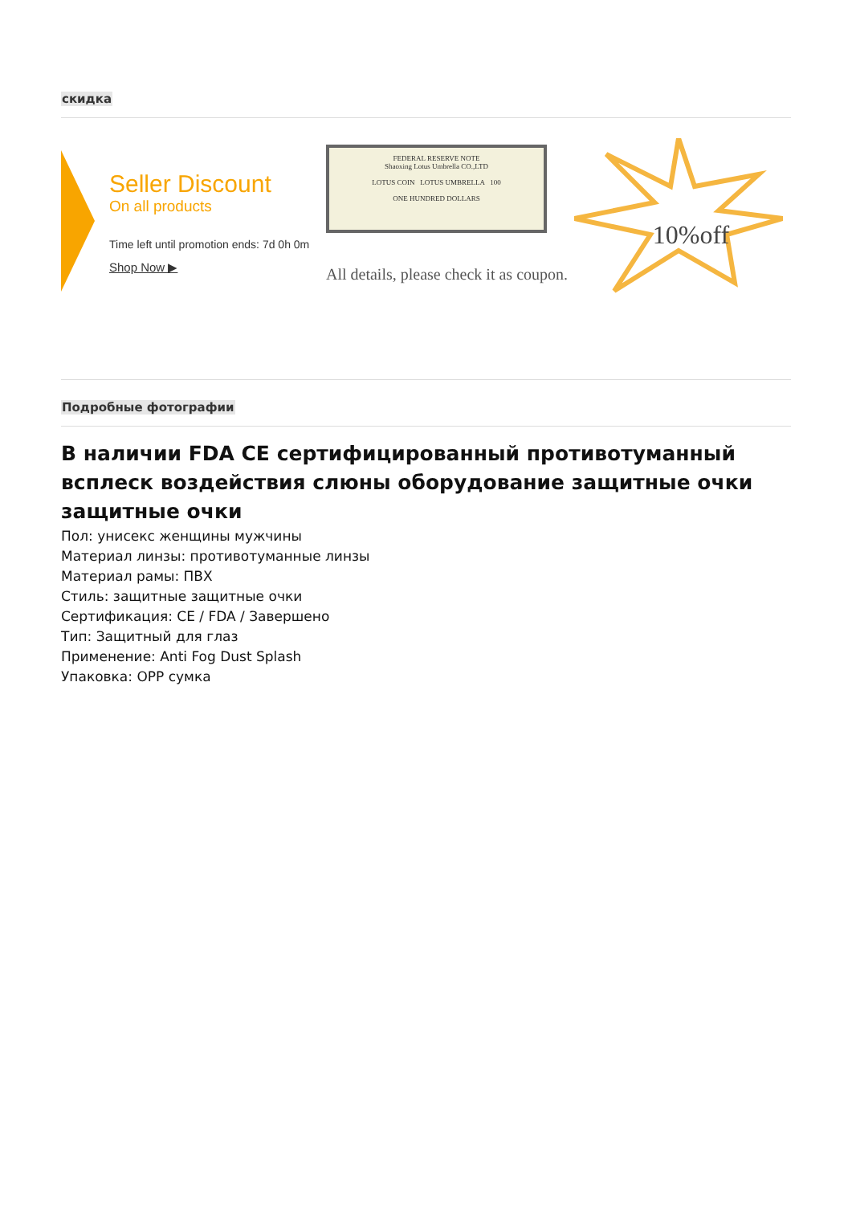скидка
Seller Discount
On all products
Time left until promotion ends: 7d 0h 0m
Shop Now ▶
FEDERAL RESERVE NOTE
Shaoxing Lotus Umbrella CO.,LTD
LOTUS COIN LOTUS UMBRELLA 100
ONE HUNDRED DOLLARS
All details, please check it as coupon.
10%off
Подробные фотографии
В наличии FDA CE сертифицированный противотуманный всплеск воздействия слюны оборудование защитные очки защитные очки
Пол: унисекс женщины мужчины
Материал линзы: противотуманные линзы
Материал рамы: ПВХ
Стиль: защитные защитные очки
Сертификация: CE / FDA / Завершено
Тип: Защитный для глаз
Применение: Anti Fog Dust Splash
Упаковка: OPP сумка